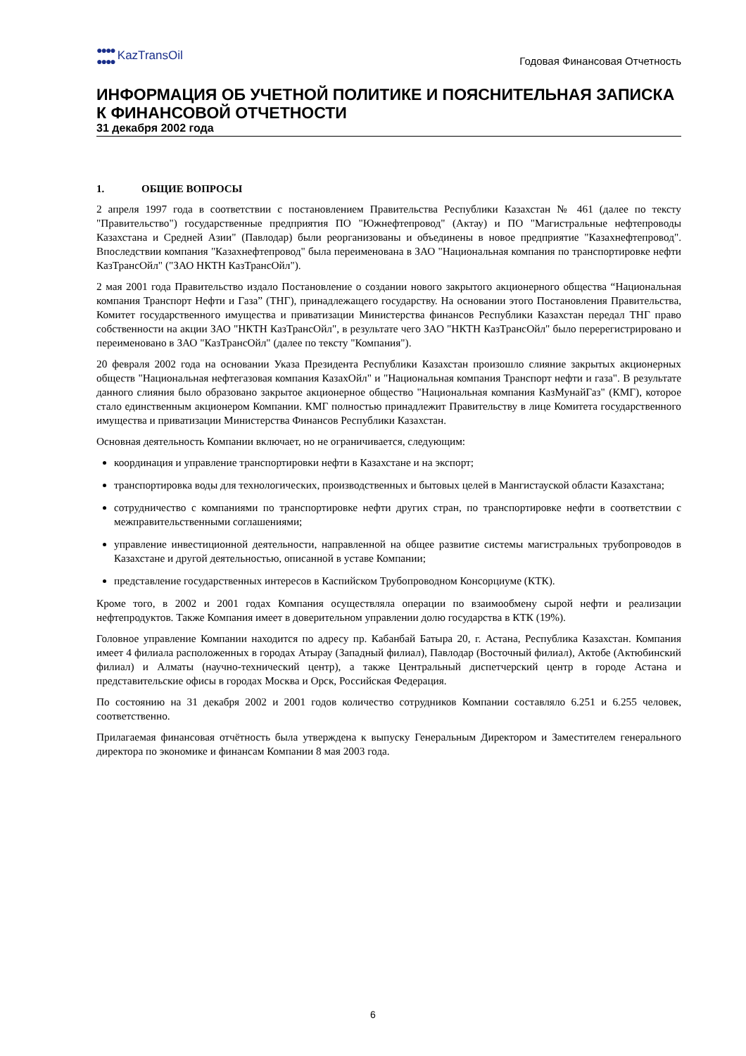●●●●
●●●● KazTransOil
Годовая Финансовая Отчетность
ИНФОРМАЦИЯ ОБ УЧЕТНОЙ ПОЛИТИКЕ И ПОЯСНИТЕЛЬНАЯ ЗАПИСКА К ФИНАНСОВОЙ ОТЧЕТНОСТИ
31 декабря 2002 года
1. ОБЩИЕ ВОПРОСЫ
2 апреля 1997 года в соответствии с постановлением Правительства Республики Казахстан № 461 (далее по тексту "Правительство") государственные предприятия ПО "Южнефтепровод" (Актау) и ПО "Магистральные нефтепроводы Казахстана и Средней Азии" (Павлодар) были реорганизованы и объединены в новое предприятие "Казахнефтепровод". Впоследствии компания "Казахнефтепровод" была переименована в ЗАО "Национальная компания по транспортировке нефти КазТрансОйл" ("ЗАО НКТН КазТрансОйл").
2 мая 2001 года Правительство издало Постановление о создании нового закрытого акционерного общества “Национальная компания Транспорт Нефти и Газа” (ТНГ), принадлежащего государству. На основании этого Постановления Правительства, Комитет государственного имущества и приватизации Министерства финансов Республики Казахстан передал ТНГ право собственности на акции ЗАО "НКТН КазТрансОйл", в результате чего ЗАО "НКТН КазТрансОйл" было перерегистрировано и переименовано в ЗАО "КазТрансОйл" (далее по тексту "Компания").
20 февраля 2002 года на основании Указа Президента Республики Казахстан произошло слияние закрытых акционерных обществ "Национальная нефтегазовая компания КазахОйл" и "Национальная компания Транспорт нефти и газа". В результате данного слияния было образовано закрытое акционерное общество "Национальная компания КазМунайГаз" (КМГ), которое стало единственным акционером Компании. КМГ полностью принадлежит Правительству в лице Комитета государственного имущества и приватизации Министерства Финансов Республики Казахстан.
Основная деятельность Компании включает, но не ограничивается, следующим:
координация и управление транспортировки нефти в Казахстане и на экспорт;
транспортировка воды для технологических, производственных и бытовых целей в Мангистауской области Казахстана;
сотрудничество с компаниями по транспортировке нефти других стран, по транспортировке нефти в соответствии с межправительственными соглашениями;
управление инвестиционной деятельности, направленной на общее развитие системы магистральных трубопроводов в Казахстане и другой деятельностью, описанной в уставе Компании;
представление государственных интересов в Каспийском Трубопроводном Консорциуме (КТК).
Кроме того, в 2002 и 2001 годах Компания осуществляла операции по взаимообмену сырой нефти и реализации нефтепродуктов. Также Компания имеет в доверительном управлении долю государства в КТК (19%).
Головное управление Компании находится по адресу пр. Кабанбай Батыра 20, г. Астана, Республика Казахстан. Компания имеет 4 филиала расположенных в городах Атырау (Западный филиал), Павлодар (Восточный филиал), Актобе (Актюбинский филиал) и Алматы (научно-технический центр), а также Центральный диспетчерский центр в городе Астана и представительские офисы в городах Москва и Орск, Российская Федерация.
По состоянию на 31 декабря 2002 и 2001 годов количество сотрудников Компании составляло 6.251 и 6.255 человек, соответственно.
Прилагаемая финансовая отчётность была утверждена к выпуску Генеральным Директором и Заместителем генерального директора по экономике и финансам Компании 8 мая 2003 года.
6